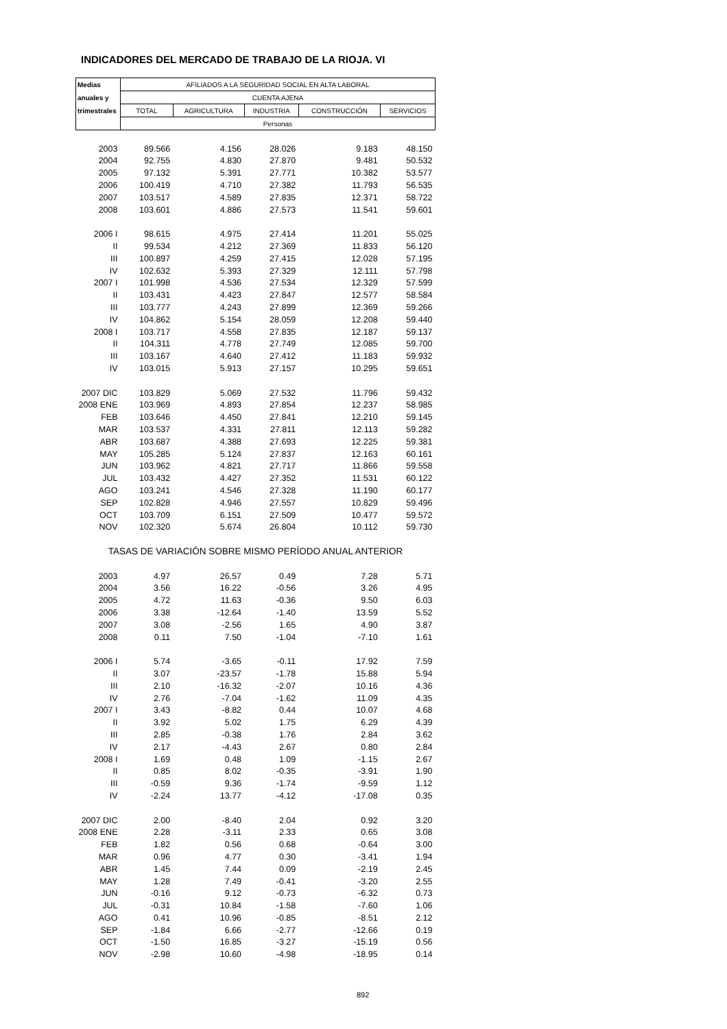INDICADORES DEL MERCADO DE TRABAJO DE LA RIOJA. VI
| Medias | AFILIADOS A LA SEGURIDAD SOCIAL EN ALTA LABORAL | | | | |
| --- | --- | --- | --- | --- | --- |
| anuales y | CUENTA AJENA | | | | |
| trimestrales | TOTAL | AGRICULTURA | INDUSTRIA | CONSTRUCCIÓN | SERVICIOS |
| | Personas | | | | |
| 2003 | 89.566 | 4.156 | 28.026 | 9.183 | 48.150 |
| 2004 | 92.755 | 4.830 | 27.870 | 9.481 | 50.532 |
| 2005 | 97.132 | 5.391 | 27.771 | 10.382 | 53.577 |
| 2006 | 100.419 | 4.710 | 27.382 | 11.793 | 56.535 |
| 2007 | 103.517 | 4.589 | 27.835 | 12.371 | 58.722 |
| 2008 | 103.601 | 4.886 | 27.573 | 11.541 | 59.601 |
| 2006 I | 98.615 | 4.975 | 27.414 | 11.201 | 55.025 |
| II | 99.534 | 4.212 | 27.369 | 11.833 | 56.120 |
| III | 100.897 | 4.259 | 27.415 | 12.028 | 57.195 |
| IV | 102.632 | 5.393 | 27.329 | 12.111 | 57.798 |
| 2007 I | 101.998 | 4.536 | 27.534 | 12.329 | 57.599 |
| II | 103.431 | 4.423 | 27.847 | 12.577 | 58.584 |
| III | 103.777 | 4.243 | 27.899 | 12.369 | 59.266 |
| IV | 104.862 | 5.154 | 28.059 | 12.208 | 59.440 |
| 2008 I | 103.717 | 4.558 | 27.835 | 12.187 | 59.137 |
| II | 104.311 | 4.778 | 27.749 | 12.085 | 59.700 |
| III | 103.167 | 4.640 | 27.412 | 11.183 | 59.932 |
| IV | 103.015 | 5.913 | 27.157 | 10.295 | 59.651 |
| 2007 DIC | 103.829 | 5.069 | 27.532 | 11.796 | 59.432 |
| 2008 ENE | 103.969 | 4.893 | 27.854 | 12.237 | 58.985 |
| FEB | 103.646 | 4.450 | 27.841 | 12.210 | 59.145 |
| MAR | 103.537 | 4.331 | 27.811 | 12.113 | 59.282 |
| ABR | 103.687 | 4.388 | 27.693 | 12.225 | 59.381 |
| MAY | 105.285 | 5.124 | 27.837 | 12.163 | 60.161 |
| JUN | 103.962 | 4.821 | 27.717 | 11.866 | 59.558 |
| JUL | 103.432 | 4.427 | 27.352 | 11.531 | 60.122 |
| AGO | 103.241 | 4.546 | 27.328 | 11.190 | 60.177 |
| SEP | 102.828 | 4.946 | 27.557 | 10.829 | 59.496 |
| OCT | 103.709 | 6.151 | 27.509 | 10.477 | 59.572 |
| NOV | 102.320 | 5.674 | 26.804 | 10.112 | 59.730 |
| TASAS DE VARIACIÓN SOBRE MISMO PERÍODO ANUAL ANTERIOR | | | | | |
| 2003 | 4.97 | 26.57 | 0.49 | 7.28 | 5.71 |
| 2004 | 3.56 | 16.22 | -0.56 | 3.26 | 4.95 |
| 2005 | 4.72 | 11.63 | -0.36 | 9.50 | 6.03 |
| 2006 | 3.38 | -12.64 | -1.40 | 13.59 | 5.52 |
| 2007 | 3.08 | -2.56 | 1.65 | 4.90 | 3.87 |
| 2008 | 0.11 | 7.50 | -1.04 | -7.10 | 1.61 |
| 2006 I | 5.74 | -3.65 | -0.11 | 17.92 | 7.59 |
| II | 3.07 | -23.57 | -1.78 | 15.88 | 5.94 |
| III | 2.10 | -16.32 | -2.07 | 10.16 | 4.36 |
| IV | 2.76 | -7.04 | -1.62 | 11.09 | 4.35 |
| 2007 I | 3.43 | -8.82 | 0.44 | 10.07 | 4.68 |
| II | 3.92 | 5.02 | 1.75 | 6.29 | 4.39 |
| III | 2.85 | -0.38 | 1.76 | 2.84 | 3.62 |
| IV | 2.17 | -4.43 | 2.67 | 0.80 | 2.84 |
| 2008 I | 1.69 | 0.48 | 1.09 | -1.15 | 2.67 |
| II | 0.85 | 8.02 | -0.35 | -3.91 | 1.90 |
| III | -0.59 | 9.36 | -1.74 | -9.59 | 1.12 |
| IV | -2.24 | 13.77 | -4.12 | -17.08 | 0.35 |
| 2007 DIC | 2.00 | -8.40 | 2.04 | 0.92 | 3.20 |
| 2008 ENE | 2.28 | -3.11 | 2.33 | 0.65 | 3.08 |
| FEB | 1.82 | 0.56 | 0.68 | -0.64 | 3.00 |
| MAR | 0.96 | 4.77 | 0.30 | -3.41 | 1.94 |
| ABR | 1.45 | 7.44 | 0.09 | -2.19 | 2.45 |
| MAY | 1.28 | 7.49 | -0.41 | -3.20 | 2.55 |
| JUN | -0.16 | 9.12 | -0.73 | -6.32 | 0.73 |
| JUL | -0.31 | 10.84 | -1.58 | -7.60 | 1.06 |
| AGO | 0.41 | 10.96 | -0.85 | -8.51 | 2.12 |
| SEP | -1.84 | 6.66 | -2.77 | -12.66 | 0.19 |
| OCT | -1.50 | 16.85 | -3.27 | -15.19 | 0.56 |
| NOV | -2.98 | 10.60 | -4.98 | -18.95 | 0.14 |
892